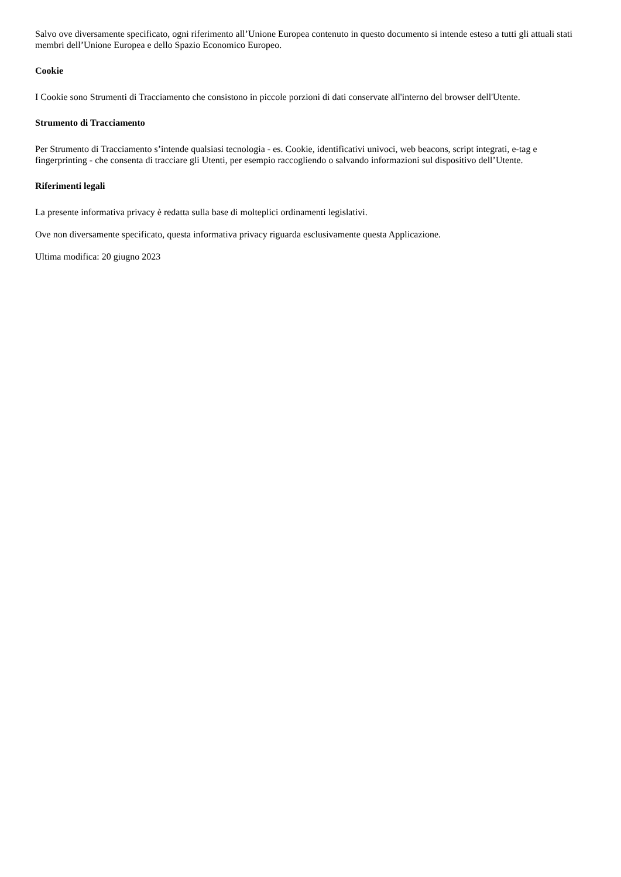Salvo ove diversamente specificato, ogni riferimento all’Unione Europea contenuto in questo documento si intende esteso a tutti gli attuali stati membri dell’Unione Europea e dello Spazio Economico Europeo.
Cookie
I Cookie sono Strumenti di Tracciamento che consistono in piccole porzioni di dati conservate all'interno del browser dell'Utente.
Strumento di Tracciamento
Per Strumento di Tracciamento s’intende qualsiasi tecnologia - es. Cookie, identificativi univoci, web beacons, script integrati, e-tag e fingerprinting - che consenta di tracciare gli Utenti, per esempio raccogliendo o salvando informazioni sul dispositivo dell’Utente.
Riferimenti legali
La presente informativa privacy è redatta sulla base di molteplici ordinamenti legislativi.
Ove non diversamente specificato, questa informativa privacy riguarda esclusivamente questa Applicazione.
Ultima modifica: 20 giugno 2023